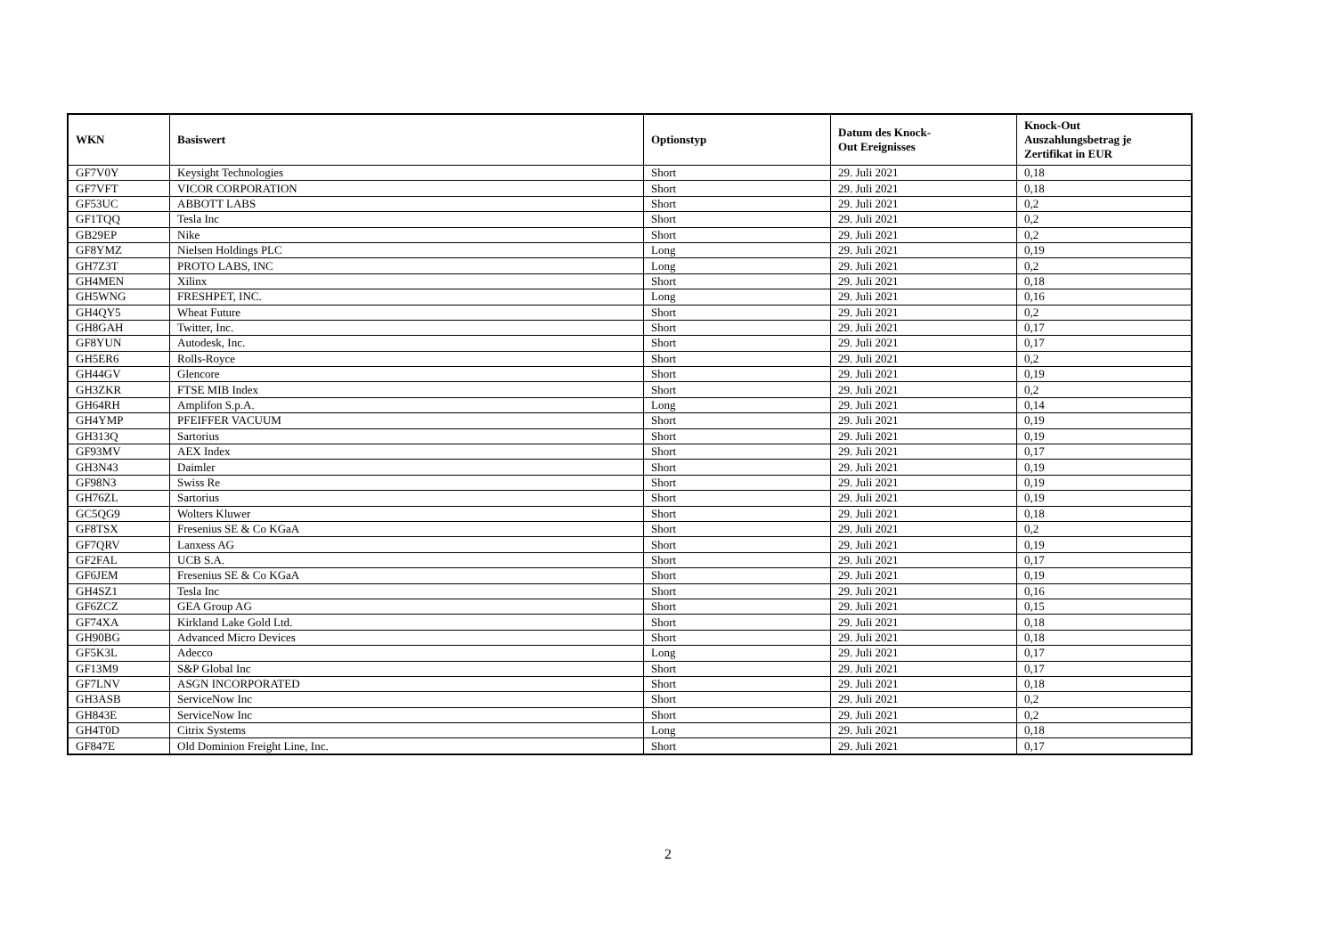| WKN | Basiswert | Optionstyp | Datum des Knock- Out Ereignisses | Knock-Out Auszahlungsbetrag je Zertifikat in EUR |
| --- | --- | --- | --- | --- |
| GF7V0Y | Keysight Technologies | Short | 29. Juli 2021 | 0,18 |
| GF7VFT | VICOR CORPORATION | Short | 29. Juli 2021 | 0,18 |
| GF53UC | ABBOTT LABS | Short | 29. Juli 2021 | 0,2 |
| GF1TQQ | Tesla Inc | Short | 29. Juli 2021 | 0,2 |
| GB29EP | Nike | Short | 29. Juli 2021 | 0,2 |
| GF8YMZ | Nielsen Holdings PLC | Long | 29. Juli 2021 | 0,19 |
| GH7Z3T | PROTO LABS, INC | Long | 29. Juli 2021 | 0,2 |
| GH4MEN | Xilinx | Short | 29. Juli 2021 | 0,18 |
| GH5WNG | FRESHPET, INC. | Long | 29. Juli 2021 | 0,16 |
| GH4QY5 | Wheat Future | Short | 29. Juli 2021 | 0,2 |
| GH8GAH | Twitter, Inc. | Short | 29. Juli 2021 | 0,17 |
| GF8YUN | Autodesk, Inc. | Short | 29. Juli 2021 | 0,17 |
| GH5ER6 | Rolls-Royce | Short | 29. Juli 2021 | 0,2 |
| GH44GV | Glencore | Short | 29. Juli 2021 | 0,19 |
| GH3ZKR | FTSE MIB Index | Short | 29. Juli 2021 | 0,2 |
| GH64RH | Amplifon S.p.A. | Long | 29. Juli 2021 | 0,14 |
| GH4YMP | PFEIFFER VACUUM | Short | 29. Juli 2021 | 0,19 |
| GH313Q | Sartorius | Short | 29. Juli 2021 | 0,19 |
| GF93MV | AEX Index | Short | 29. Juli 2021 | 0,17 |
| GH3N43 | Daimler | Short | 29. Juli 2021 | 0,19 |
| GF98N3 | Swiss Re | Short | 29. Juli 2021 | 0,19 |
| GH76ZL | Sartorius | Short | 29. Juli 2021 | 0,19 |
| GC5QG9 | Wolters Kluwer | Short | 29. Juli 2021 | 0,18 |
| GF8TSX | Fresenius SE & Co KGaA | Short | 29. Juli 2021 | 0,2 |
| GF7QRV | Lanxess AG | Short | 29. Juli 2021 | 0,19 |
| GF2FAL | UCB S.A. | Short | 29. Juli 2021 | 0,17 |
| GF6JEM | Fresenius SE & Co KGaA | Short | 29. Juli 2021 | 0,19 |
| GH4SZ1 | Tesla Inc | Short | 29. Juli 2021 | 0,16 |
| GF6ZCZ | GEA Group AG | Short | 29. Juli 2021 | 0,15 |
| GF74XA | Kirkland Lake Gold Ltd. | Short | 29. Juli 2021 | 0,18 |
| GH90BG | Advanced Micro Devices | Short | 29. Juli 2021 | 0,18 |
| GF5K3L | Adecco | Long | 29. Juli 2021 | 0,17 |
| GF13M9 | S&P Global Inc | Short | 29. Juli 2021 | 0,17 |
| GF7LNV | ASGN INCORPORATED | Short | 29. Juli 2021 | 0,18 |
| GH3ASB | ServiceNow Inc | Short | 29. Juli 2021 | 0,2 |
| GH843E | ServiceNow Inc | Short | 29. Juli 2021 | 0,2 |
| GH4T0D | Citrix Systems | Long | 29. Juli 2021 | 0,18 |
| GF847E | Old Dominion Freight Line, Inc. | Short | 29. Juli 2021 | 0,17 |
2